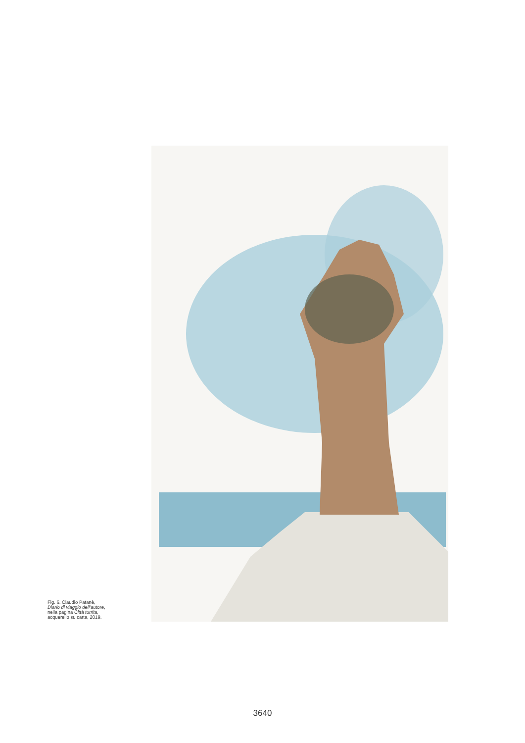Fig. 6. Claudio Patanè,
Diario di viaggio dell’autore,
nella pagina Città turrita,
acquerello su carta, 2019.
3640